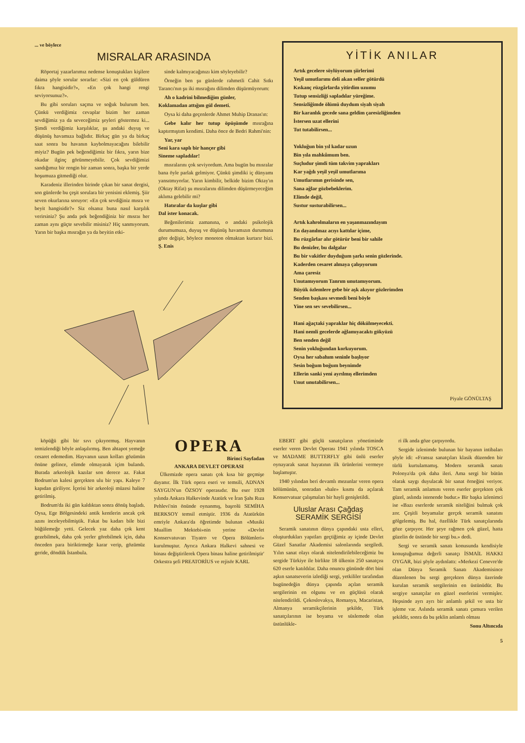... ve böylece
MISRALAR ARASINDA
Röportaj yazarlarımız nedense konuştukları kişilere daima şöyle sorular sorarlar: «Sizi en çok güldüren fıkra hangisidir?», «En çok hangi rengi seviyorsunuz?».
Bu gibi soruları saçma ve soğuk bulurum ben. Çünkü verdiğimiz cevaplar bizim her zaman sevdiğimiz ya da seveceğimiz şeyleri göstermez ki... Şimdi verdiğimiz karşılıklar, şu andaki duyuş ve düşünüş havamıza bağlıdır. Birkaç gün ya da birkaç saat sonra bu havanın kaybolmayacağını bilebilir miyiz? Bugün pek beğendiğimiz bir fıkra, yarın bize okadar ilginç görünmeyebilir. Çok sevdiğimizi sandığımız bir rengin bir zaman sonra, başka bir yerde hoşumuza gitmediği olur.
Karadeniz illerinden birinde çıkan bir sanat dergisi, son günlerde bu çeşit sorulara bir yenisini eklemiş. Şiir seven okurlarına soruyor: «En çok sevdiğiniz mısra ve beyit hangisidir?» Siz olsanız buna nasıl karşılık verirsiniz? Şu anda pek beğendiğiniz bir mısraı her zaman aynı güçte sevebilir misiniz? Hiç sanmıyorum. Yarın bir başka mısrağın ya da beyitin etki-
sinde kalmıyacağınızı kim söyleyebilir?
Örneğin ben şu günlerde rahmetli Cahit Sıtkı Tarancı'nın şu iki mısrağını dilimden düşürmüyorum:
Ah o kadrini bilmediğim günler,
Koklamadan attığım gül demeti.
Oysa ki daha geçenlerde Ahmet Muhip Dranas'ın:
Gebe kalır her tutup öpüşümde mısrağına kaptırmıştım kendimi. Daha önce de Bedri Rahmi'nin:
Yar, yar
Seni kara saplı bir hançer gibi
Sineme sapladılar!
mısralarını çok seviyordum. Ama bugün bu mısralar bana öyle parlak gelmiyor. Çünkü şimdiki iç dünyamı yansıtmıyorlar. Yarın kimbilir, belkide bizim Oktay'ın (Oktay Rifat) şu mısralarını dilimden düşürmeyeceğim aklıma gelebilir mi?
Hatıralar da kuşlar gibi
Dal ister konacak.
Beğenilerimiz zamanına, o andaki psikolojik durumumuza, duyuş ve düşünüş havamızın durumuna göre değişir, böylece monoton olmaktan kurtarır bizi. Ş. Enis
YİTİK ANILAR
Artık gecelere söylüyorum şiirlerimi
Yeşil umutlarımı deli akan seller götürdü
Kıskanç rüzgârlarda yitirdim uzumu
Tutup sensizliği sapladılar yüreğime.
Sensizliğimde ölümü duydum siyah siyah
Bir karanlık gecede sana geldim çaresizliğimden
İstersen uzat ellerini
Tut tutabilirsen...
Yokluğun bin yıl kadar uzun
Bin yıla mahkûmum ben.
Suçludur şimdi tüm takvim yaprakları
Kar yağdı yeşil yeşil umutlarıma
Umutlarımın gerisinde sen,
Sana ağlar gözbebeklerim.
Elimde değil,
Sustur susturabilirsen...
Artık kahrolmaların en yaşanmazındayım
En dayanılmaz acıyı kattılar içime,
Bu rüzgârlar alır götürür beni bir sahile
Bu denizler, bu dalgalar
Bu bir vakitler duyduğum şarkı senin gözlerinde.
Kaderden cesaret almaya çalışıyorum
Ama çaresiz
Unutamıyorum Tanrım unutamıyorum.
Büyük özlemlere gebe bir aşk akıyor gözlerimden
Senden başkası sevmedi beni böyle
Yine sen sev sevebilirsen...
Hani ağaçtaki yapraklar hiç dökülmeyecekti.
Hani nemli gecelerde ağlamıyacaktı gökyüzü
Ben senden değil
Senin yokluğundan korkuyorum.
Oysa her sabahım seninle başlıyor
Sesin boğum boğum beynimde
Ellerin sanki yeni ayrılmış ellerimden
Unut unutabilirsen...
Piyale GÖNÜLTAŞ
köpüğü gibi bir sıvı çıkıyormuş. Hayvanın temizlendiği böyle anlaşılırmış. Ben ahtapot yemeğe cesaret edemedim. Hayvanın uzun kolları gözümün önüne gelince, elimde olmayarak içim bulandı. Burada arkeolojik kazılar son derece az. Fakat Bodrum'un kalesi gerçekten ulu bir yapı. Kaleye 7 kapıdan giriliyor. İçerisi bir arkeoloji müzesi haline getirilmiş.
Bodrum'da iki gün kaldıktan sonra dönüş başladı. Oysa, Ege Bölgesindeki antik kentlerin ancak çok azını inceleyebilmiştik. Fakat bu kadarı bile bizi büğülemeğe yetti. Gelecek yaz daha çok kent gezebilmek, daha çok yerler görebilmek için, daha önceden para biriktirmeğe karar verip, gözümüz geride, döndük İstanbula.
OPERA
Birinci Sayfadan
ANKARA DEVLET OPERASI
Ülkemizde opera sanatı çok kısa bir geçmişe dayanır. İlk Türk opera eseri ve temsili, ADNAN SAYGUN'un ÖZSOY operasıdır. Bu eser 1928 yılında Ankara Halkevinde Atatürk ve İran Şahı Rıza Pehlevi'nin önünde oynanmış, başrolü SEMİHA BERKSOY temsil etmiştir. 1936 da Atatürkün emriyle Ankara'da öğretimde bulunan «Musiki Muallim Mektebi»nin yerine «Devlet Konservatuvarı Tiyatro ve Opera Bölümleri» kurulmuştur. Ayrıca Ankara Halkevi sahnesi ve binası değiştirilerek Opera binası haline getirilmiştir' Orkestra şefi PREATORİUS ve rejisör KARL
EBERT gibi güçlü sanatçıların yönetiminde eserler veren Devlet Operası 1941 yılında TOSCA ve MADAME BUTTERFLY gibi ünlü eserler oynayarak sanat hayatının ilk ürünlerini vermeye başlamıştır.
1940 yılından beri devamlı mezunlar veren opera bölümünün, sonradan «bale» kısmı da açılarak Konservatuar çalışmaları bir hayli genişletildi.
Uluslar Arası Çağdaş
SERAMİK SERGİSİ
Seramik sanatının dünya çapındaki usta elleri, oluşturdukları yapıtları geçtiğimiz ay içinde Devlet Güzel Sanatlar Akademisi salonlarında sergiledi. Yılın sanat olayı olarak nitelendirilebileceğimiz bu sergide Türkiye ile birlikte 18 ülkenin 250 sanatçısı 620 eserle katıldılar. Daha onuncu gününde dört bini aşkın sanatseverin izlediği sergi, yetkililer tarafından bugünedeğin dünya çapında açılan seramik sergilerinin en olgunu ve en güçlüsü olarak nitelendirildi. Çekoslovakya, Romanya, Macaristan, Almanya seramikçilerinin şekilde, Türk sanatçılarının ise boyama ve süslemede olan üstünlükle-
ri ilk anda göze çarpıyordu.
Sergide izlenimde bulunan bir bayanın intibaları şöyle idi: «Fransız sanatçıları klasik düzenden bir türlü kurtulamamış. Modern seramik sanatı Polonya'da çok daha ileri. Ama sergi bir bütün olarak saygı duyulacak bir sanat örneğini veriyor. Tam seramik anlamını veren eserler gerçekten çok güzel, aslında istenende budur.» Bir başka izlenimci ise «Bazı eserlerde seramik niteliğini bulmak çok zor. Çeşitli boyamalar gerçek seramik sanatını gölgelemiş. Bu hal, özellikle Türk sanatçılarında göze çarpıyor. Her şeye rağmen çok güzel, hatta güzelin de üstünde bir sergi bu.» dedi.
Sergi ve seramik sanatı konusunda kendisiyle konuştuğumuz değerli sanatçı İSMAİL HAKKI OYGAR, bizi şöyle aydınlattı: «Merkezi Cenevre'de olan Dünya Seramik Sanatı Akademisince düzenlenen bu sergi gerçekten dünya üzerinde kurulan seramik sergilerinin en üstünüdür. Bu sergiye sanatçılar en güzel eserlerini vermişler. Hepsinde ayrı ayrı bir anlamlı şekil ve usta bir işleme var. Aslında seramik sanatı çamura verilen şekildir, sonra da bu şeklin anlamlı olması
Sonu Altıncıda
5